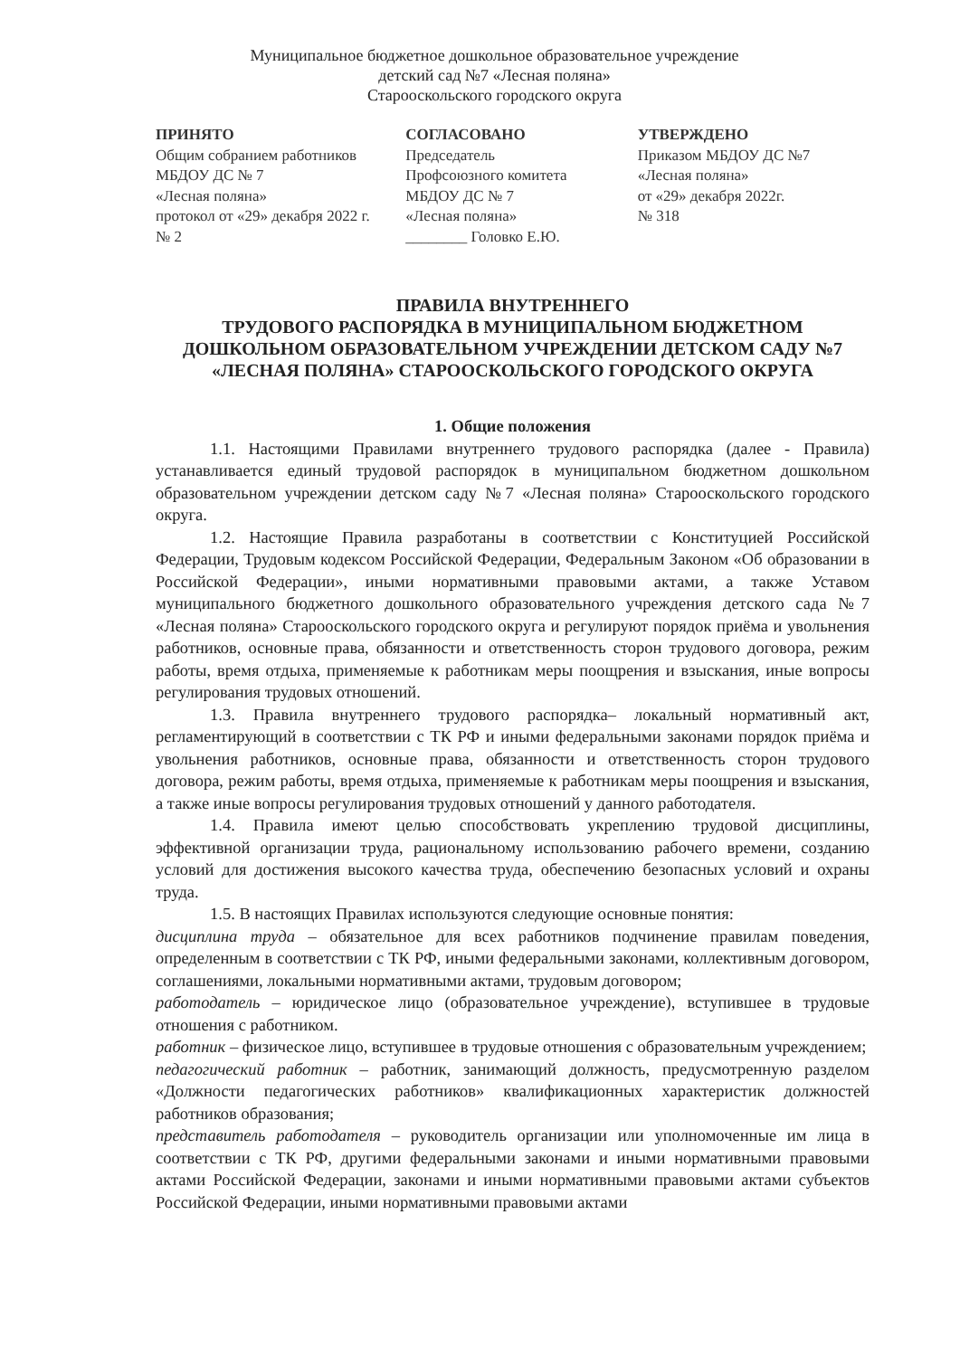Муниципальное бюджетное дошкольное образовательное учреждение
детский сад №7 «Лесная поляна»
Старооскольского городского округа
ПРИНЯТО
Общим собранием работников
МБДОУ ДС № 7
«Лесная поляна»
протокол от «29» декабря 2022 г.
№ 2
СОГЛАСОВАНО
Председатель
Профсоюзного комитета
МБДОУ ДС № 7
«Лесная поляна»
________ Головко Е.Ю.
УТВЕРЖДЕНО
Приказом МБДОУ ДС №7
«Лесная поляна»
от «29» декабря 2022г.
№ 318
ПРАВИЛА ВНУТРЕННЕГО
ТРУДОВОГО РАСПОРЯДКА В МУНИЦИПАЛЬНОМ БЮДЖЕТНОМ ДОШКОЛЬНОМ ОБРАЗОВАТЕЛЬНОМ УЧРЕЖДЕНИИ ДЕТСКОМ САДУ №7 «ЛЕСНАЯ ПОЛЯНА» СТАРООСКОЛЬСКОГО ГОРОДСКОГО ОКРУГА
1. Общие положения
1.1. Настоящими Правилами внутреннего трудового распорядка (далее - Правила) устанавливается единый трудовой распорядок в муниципальном бюджетном дошкольном образовательном учреждении детском саду №7 «Лесная поляна» Старооскольского городского округа.
1.2. Настоящие Правила разработаны в соответствии с Конституцией Российской Федерации, Трудовым кодексом Российской Федерации, Федеральным Законом «Об образовании в Российской Федерации», иными нормативными правовыми актами, а также Уставом муниципального бюджетного дошкольного образовательного учреждения детского сада №7 «Лесная поляна» Старооскольского городского округа и регулируют порядок приёма и увольнения работников, основные права, обязанности и ответственность сторон трудового договора, режим работы, время отдыха, применяемые к работникам меры поощрения и взыскания, иные вопросы регулирования трудовых отношений.
1.3. Правила внутреннего трудового распорядка– локальный нормативный акт, регламентирующий в соответствии с ТК РФ и иными федеральными законами порядок приёма и увольнения работников, основные права, обязанности и ответственность сторон трудового договора, режим работы, время отдыха, применяемые к работникам меры поощрения и взыскания, а также иные вопросы регулирования трудовых отношений у данного работодателя.
1.4. Правила имеют целью способствовать укреплению трудовой дисциплины, эффективной организации труда, рациональному использованию рабочего времени, созданию условий для достижения высокого качества труда, обеспечению безопасных условий и охраны труда.
1.5. В настоящих Правилах используются следующие основные понятия:
дисциплина труда – обязательное для всех работников подчинение правилам поведения, определенным в соответствии с ТК РФ, иными федеральными законами, коллективным договором, соглашениями, локальными нормативными актами, трудовым договором;
работодатель – юридическое лицо (образовательное учреждение), вступившее в трудовые отношения с работником.
работник – физическое лицо, вступившее в трудовые отношения с образовательным учреждением;
педагогический работник – работник, занимающий должность, предусмотренную разделом «Должности педагогических работников» квалификационных характеристик должностей работников образования;
представитель работодателя – руководитель организации или уполномоченные им лица в соответствии с ТК РФ, другими федеральными законами и иными нормативными правовыми актами Российской Федерации, законами и иными нормативными правовыми актами субъектов Российской Федерации, иными нормативными правовыми актами